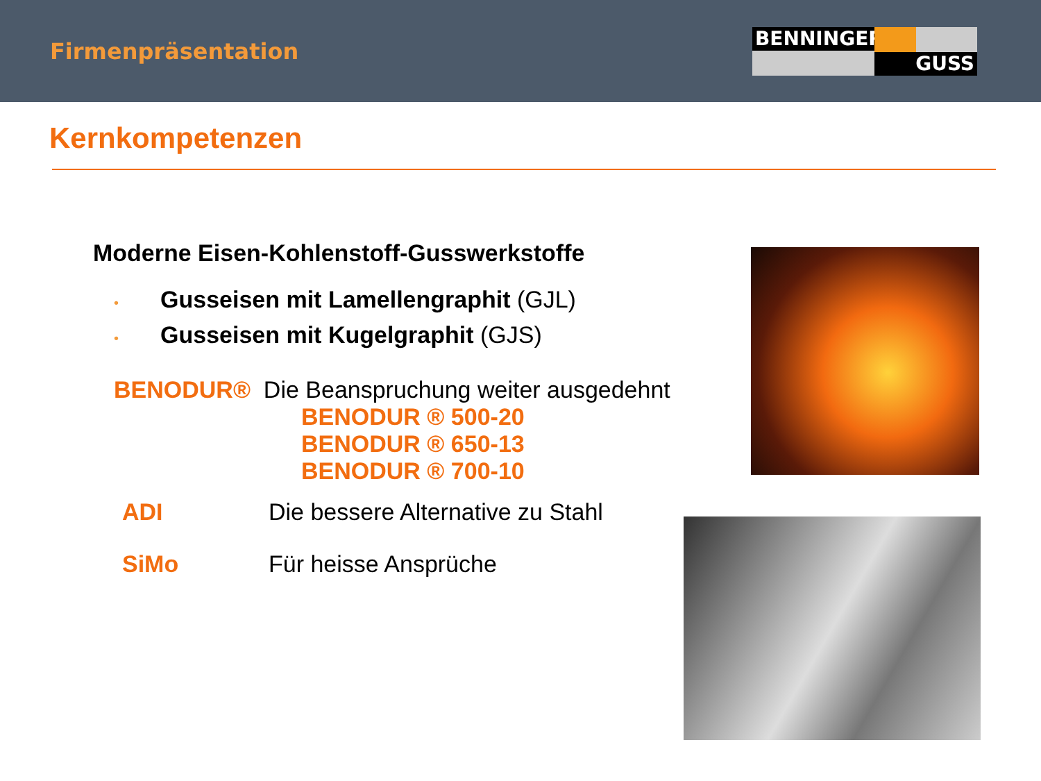Firmenpräsentation
BENNINGER
GUSS
Kernkompetenzen
Moderne Eisen-Kohlenstoff-Gusswerkstoffe
• Gusseisen mit Lamellengraphit (GJL)
• Gusseisen mit Kugelgraphit (GJS)
BENODUR® Die Beanspruchung weiter ausgedehnt
BENODUR ® 500-20
BENODUR ® 650-13
BENODUR ® 700-10
ADI Die bessere Alternative zu Stahl
SiMo Für heisse Ansprüche